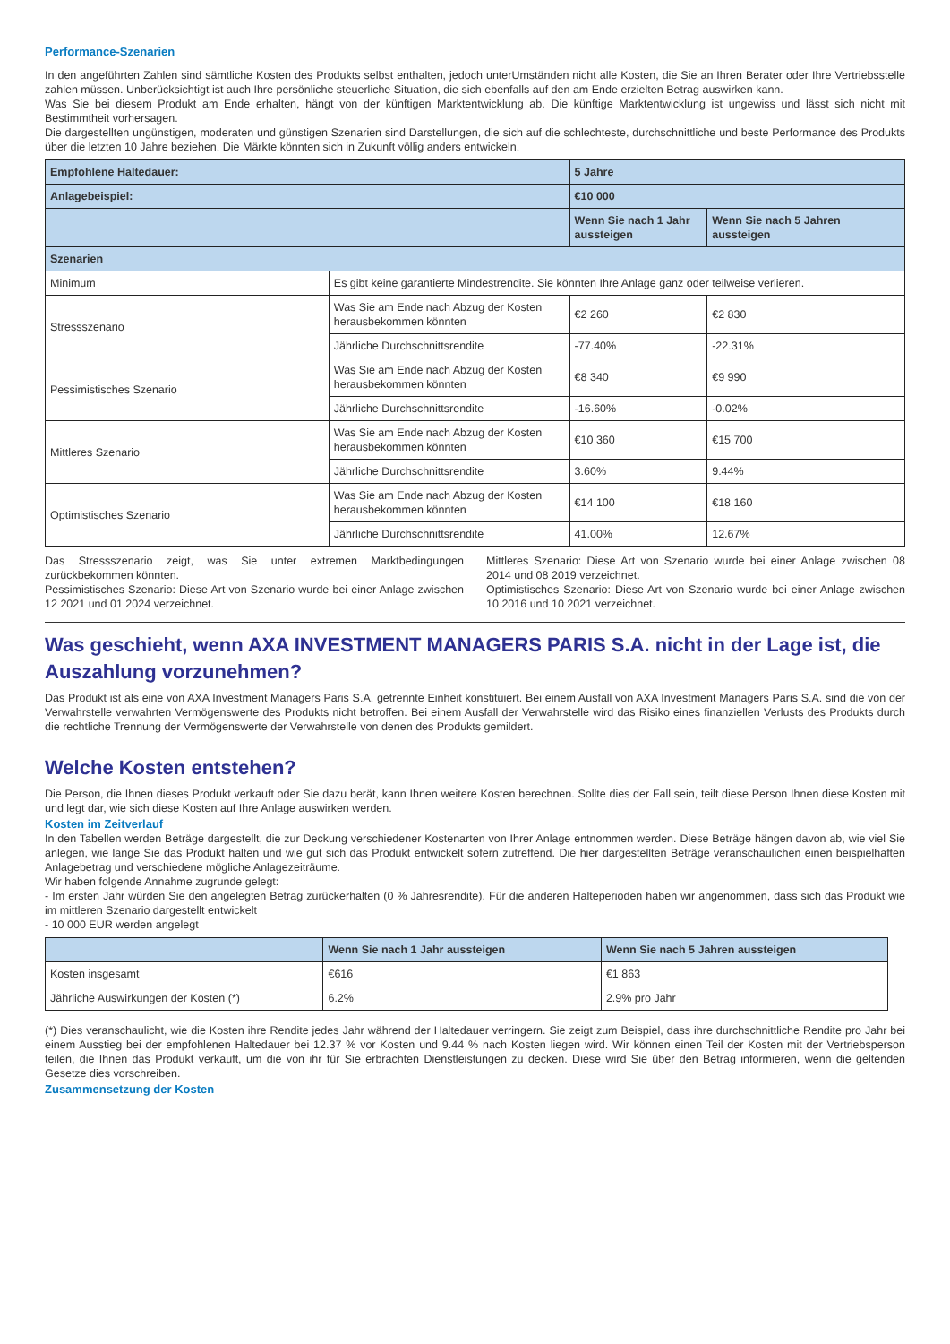Performance-Szenarien
In den angeführten Zahlen sind sämtliche Kosten des Produkts selbst enthalten, jedoch unterUmständen nicht alle Kosten, die Sie an Ihren Berater oder Ihre Vertriebsstelle zahlen müssen. Unberücksichtigt ist auch Ihre persönliche steuerliche Situation, die sich ebenfalls auf den am Ende erzielten Betrag auswirken kann.
Was Sie bei diesem Produkt am Ende erhalten, hängt von der künftigen Marktentwicklung ab. Die künftige Marktentwicklung ist ungewiss und lässt sich nicht mit Bestimmtheit vorhersagen.
Die dargestellten ungünstigen, moderaten und günstigen Szenarien sind Darstellungen, die sich auf die schlechteste, durchschnittliche und beste Performance des Produkts über die letzten 10 Jahre beziehen. Die Märkte könnten sich in Zukunft völlig anders entwickeln.
| Empfohlene Haltedauer: | | 5 Jahre | |
| --- | --- | --- | --- |
| Anlagebeispiel: | | €10 000 | |
| | | Wenn Sie nach 1 Jahr aussteigen | Wenn Sie nach 5 Jahren aussteigen |
| Szenarien | | | |
| Minimum | Es gibt keine garantierte Mindestrendite. Sie könnten Ihre Anlage ganz oder teilweise verlieren. | | |
| Stressszenario | Was Sie am Ende nach Abzug der Kosten herausbekommen könnten | €2 260 | €2 830 |
| | Jährliche Durchschnittsrendite | -77.40% | -22.31% |
| Pessimistisches Szenario | Was Sie am Ende nach Abzug der Kosten herausbekommen könnten | €8 340 | €9 990 |
| | Jährliche Durchschnittsrendite | -16.60% | -0.02% |
| Mittleres Szenario | Was Sie am Ende nach Abzug der Kosten herausbekommen könnten | €10 360 | €15 700 |
| | Jährliche Durchschnittsrendite | 3.60% | 9.44% |
| Optimistisches Szenario | Was Sie am Ende nach Abzug der Kosten herausbekommen könnten | €14 100 | €18 160 |
| | Jährliche Durchschnittsrendite | 41.00% | 12.67% |
Das Stressszenario zeigt, was Sie unter extremen Marktbedingungen zurückbekommen könnten.
Pessimistisches Szenario: Diese Art von Szenario wurde bei einer Anlage zwischen 12 2021 und 01 2024 verzeichnet.
Mittleres Szenario: Diese Art von Szenario wurde bei einer Anlage zwischen 08 2014 und 08 2019 verzeichnet.
Optimistisches Szenario: Diese Art von Szenario wurde bei einer Anlage zwischen 10 2016 und 10 2021 verzeichnet.
Was geschieht, wenn AXA INVESTMENT MANAGERS PARIS S.A. nicht in der Lage ist, die Auszahlung vorzunehmen?
Das Produkt ist als eine von AXA Investment Managers Paris S.A. getrennte Einheit konstituiert. Bei einem Ausfall von AXA Investment Managers Paris S.A. sind die von der Verwahrstelle verwahrten Vermögenswerte des Produkts nicht betroffen. Bei einem Ausfall der Verwahrstelle wird das Risiko eines finanziellen Verlusts des Produkts durch die rechtliche Trennung der Vermögenswerte der Verwahrstelle von denen des Produkts gemildert.
Welche Kosten entstehen?
Die Person, die Ihnen dieses Produkt verkauft oder Sie dazu berät, kann Ihnen weitere Kosten berechnen. Sollte dies der Fall sein, teilt diese Person Ihnen diese Kosten mit und legt dar, wie sich diese Kosten auf Ihre Anlage auswirken werden.
Kosten im Zeitverlauf
In den Tabellen werden Beträge dargestellt, die zur Deckung verschiedener Kostenarten von Ihrer Anlage entnommen werden. Diese Beträge hängen davon ab, wie viel Sie anlegen, wie lange Sie das Produkt halten und wie gut sich das Produkt entwickelt sofern zutreffend. Die hier dargestellten Beträge veranschaulichen einen beispielhaften Anlagebetrag und verschiedene mögliche Anlagezeiträume.
Wir haben folgende Annahme zugrunde gelegt:
- Im ersten Jahr würden Sie den angelegten Betrag zurückerhalten (0 % Jahresrendite). Für die anderen Halteperioden haben wir angenommen, dass sich das Produkt wie im mittleren Szenario dargestellt entwickelt
- 10 000 EUR werden angelegt
| | Wenn Sie nach 1 Jahr aussteigen | Wenn Sie nach 5 Jahren aussteigen |
| --- | --- | --- |
| Kosten insgesamt | €616 | €1 863 |
| Jährliche Auswirkungen der Kosten (*) | 6.2% | 2.9% pro Jahr |
(*) Dies veranschaulicht, wie die Kosten ihre Rendite jedes Jahr während der Haltedauer verringern. Sie zeigt zum Beispiel, dass ihre durchschnittliche Rendite pro Jahr bei einem Ausstieg bei der empfohlenen Haltedauer bei 12.37 % vor Kosten und 9.44 % nach Kosten liegen wird. Wir können einen Teil der Kosten mit der Vertriebsperson teilen, die Ihnen das Produkt verkauft, um die von ihr für Sie erbrachten Dienstleistungen zu decken. Diese wird Sie über den Betrag informieren, wenn die geltenden Gesetze dies vorschreiben.
Zusammensetzung der Kosten